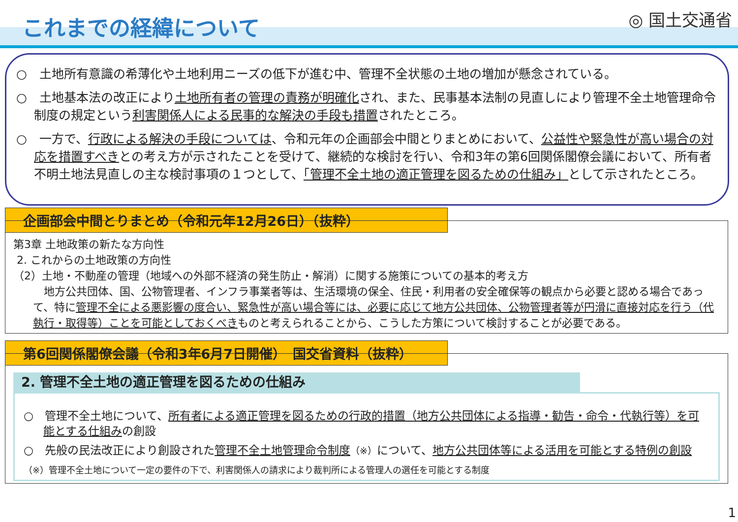これまでの経緯について
◎ 国土交通省
○　土地所有意識の希薄化や土地利用ニーズの低下が進む中、管理不全状態の土地の増加が懸念されている。
○　土地基本法の改正により土地所有者の管理の責務が明確化され、また、民事基本法制の見直しにより管理不全土地管理命令制度の規定という利害関係人による民事的な解決の手段も措置されたところ。
○　一方で、行政による解決の手段については、令和元年の企画部会中間とりまとめにおいて、公益性や緊急性が高い場合の対応を措置すべきとの考え方が示されたことを受けて、継続的な検討を行い、令和3年の第6回関係閣僚会議において、所有者不明土地法見直しの主な検討事項の１つとして、「管理不全土地の適正管理を図るための仕組み」として示されたところ。
企画部会中間とりまとめ（令和元年12月26日）（抜粋）
第3章 土地政策の新たな方向性
2. これからの土地政策の方向性
（2）土地・不動産の管理（地域への外部不経済の発生防止・解消）に関する施策についての基本的考え方
　地方公共団体、国、公物管理者、インフラ事業者等は、生活環境の保全、住民・利用者の安全確保等の観点から必要と認める場合であって、特に管理不全による悪影響の度合い、緊急性が高い場合等には、必要に応じて地方公共団体、公物管理者等が円滑に直接対応を行う（代執行・取得等）ことを可能としておくべきものと考えられることから、こうした方策について検討することが必要である。
第6回関係閣僚会議（令和3年6月7日開催）　国交省資料（抜粋）
2. 管理不全土地の適正管理を図るための仕組み
○　管理不全土地について、所有者による適正管理を図るための行政的措置（地方公共団体による指導・勧告・命令・代執行等）を可能とする仕組みの創設
○　先般の民法改正により創設された管理不全土地管理命令制度（※）について、地方公共団体等による活用を可能とする特例の創設
（※）管理不全土地について一定の要件の下で、利害関係人の請求により裁判所による管理人の選任を可能とする制度
1